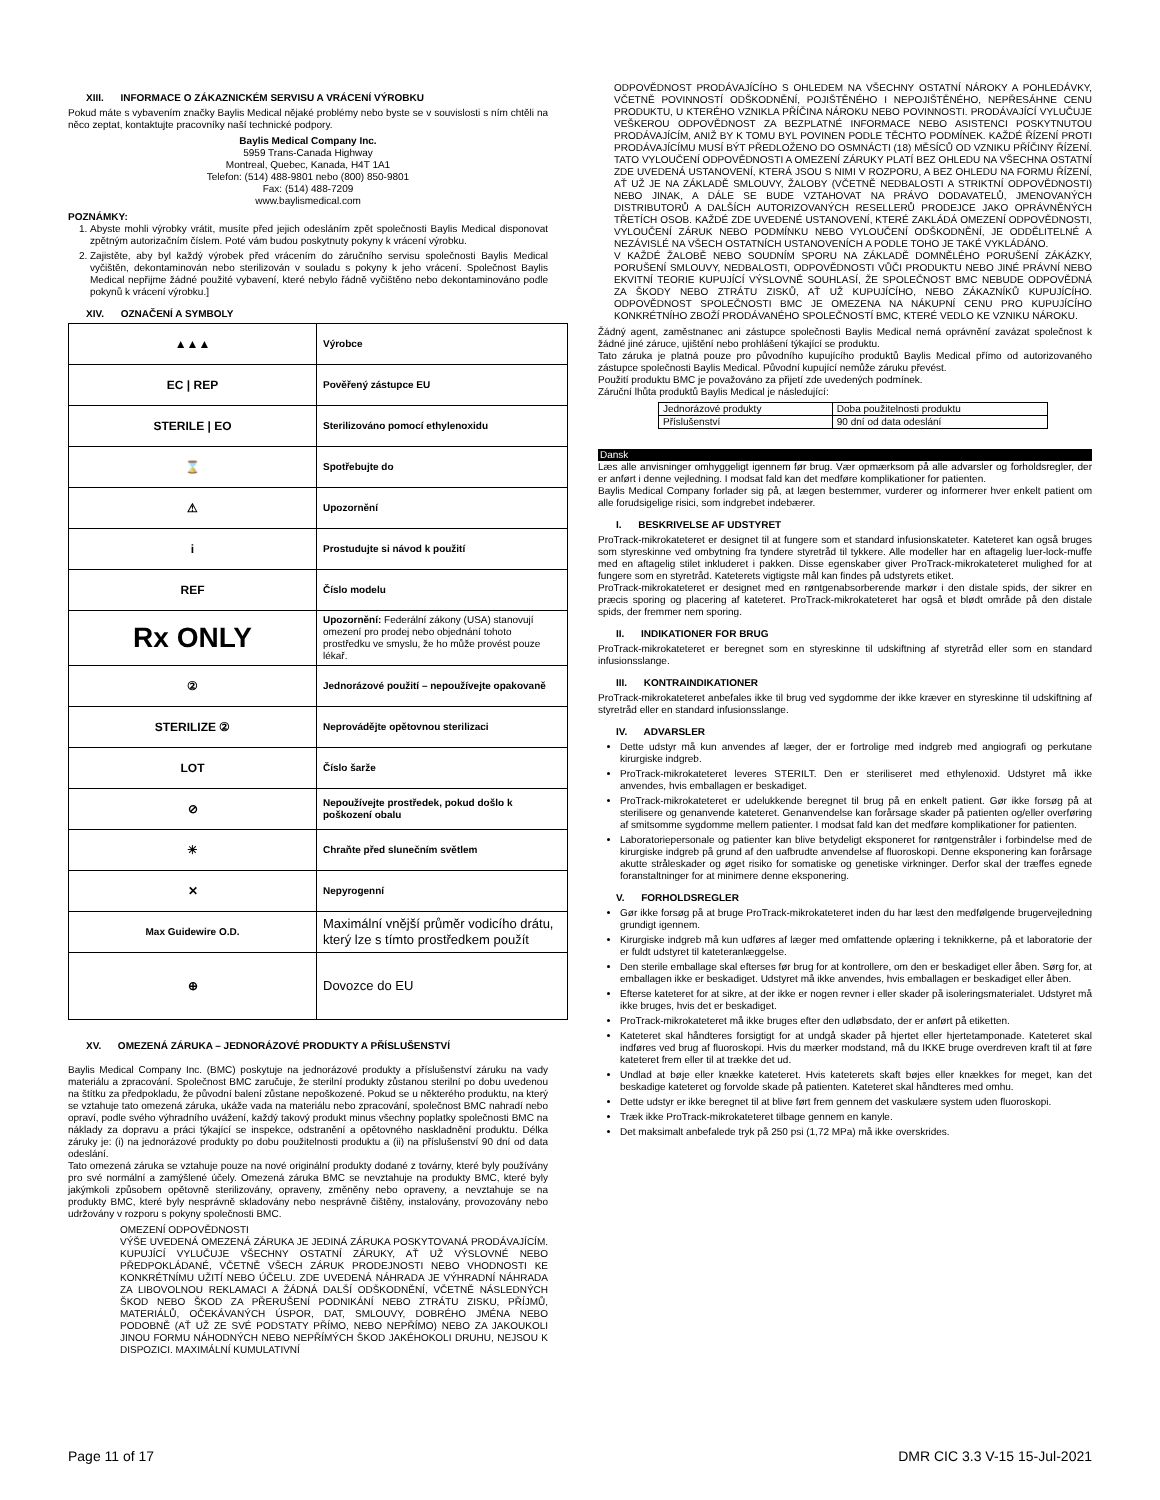XIII. INFORMACE O ZÁKAZNICKÉM SERVISU A VRÁCENÍ VÝROBKU
Pokud máte s vybavením značky Baylis Medical nějaké problémy nebo byste se v souvislosti s ním chtěli na něco zeptat, kontaktujte pracovníky naší technické podpory.
Baylis Medical Company Inc.
5959 Trans-Canada Highway
Montreal, Quebec, Kanada, H4T 1A1
Telefon: (514) 488-9801 nebo (800) 850-9801
Fax: (514) 488-7209
www.baylismedical.com
POZNÁMKY:
1. Abyste mohli výrobky vrátit, musíte před jejich odesláním zpět společnosti Baylis Medical disponovat zpětným autorizačním číslem. Poté vám budou poskytnuty pokyny k vrácení výrobku.
2. Zajistěte, aby byl každý výrobek před vrácením do záručního servisu společnosti Baylis Medical vyčištěn, dekontaminován nebo sterilizován v souladu s pokyny k jeho vrácení. Společnost Baylis Medical nepřijme žádné použité vybavení, které nebylo řádně vyčištěno nebo dekontaminováno podle pokynů k vrácení výrobku.]
XIV. OZNAČENÍ A SYMBOLY
| ▲▲▲ | Výrobce |
| EC / REP | Pověřený zástupce EU |
| STERILE / EO | Sterilizováno pomocí ethylenoxidu |
| ⌛ | Spotřebujte do |
| ⚠ | Upozornění |
| i | Prostudujte si návod k použití |
| REF | Číslo modelu |
| Rx ONLY | Upozornění: Federální zákony (USA) stanovují omezení pro prodej nebo objednání tohoto prostředku ve smyslu, že ho může provést pouze lékař. |
| ② | Jednorázové použití – nepoužívejte opakovaně |
| STERILIZE ② | Neprovádějte opětovnou sterilizaci |
| LOT | Číslo šarže |
| ⊘ | Nepoužívejte prostředek, pokud došlo k poškození obalu |
| ☀ | Chraňte před slunečním světlem |
| ✕ | Nepyrogenní |
| Max Guidewire O.D. | Maximální vnější průměr vodicího drátu, který lze s tímto prostředkem použít |
| ⊕ | Dovozce do EU |
XV. OMEZENÁ ZÁRUKA – JEDNORÁZOVÉ PRODUKTY A PŘÍSLUŠENSTVÍ
Baylis Medical Company Inc. (BMC) poskytuje na jednorázové produkty a příslušenství záruku na vady materiálu a zpracování. Společnost BMC zaručuje, že sterilní produkty zůstanou sterilní po dobu uvedenou na štítku za předpokladu, že původní balení zůstane nepoškozené. Pokud se u některého produktu, na který se vztahuje tato omezená záruka, ukáže vada na materiálu nebo zpracování, společnost BMC nahradí nebo opraví, podle svého výhradního uvážení, každý takový produkt minus všechny poplatky společnosti BMC na náklady za dopravu a práci týkající se inspekce, odstranění a opětovného naskladnění produktu. Délka záruky je: (i) na jednorázové produkty po dobu použitelnosti produktu a (ii) na příslušenství 90 dní od data odeslání.
Tato omezená záruka se vztahuje pouze na nové originální produkty dodané z továrny, které byly používány pro své normální a zamýšlené účely. Omezená záruka BMC se nevztahuje na produkty BMC, které byly jakýmkoli způsobem opětovně sterilizovány, opraveny, změněny nebo opraveny, a nevztahuje se na produkty BMC, které byly nesprávně skladovány nebo nesprávně čištěny, instalovány, provozovány nebo udržovány v rozporu s pokyny společnosti BMC.
OMEZENÍ ODPOVĚDNOSTI
VÝŠE UVEDENÁ OMEZENÁ ZÁRUKA JE JEDINÁ ZÁRUKA POSKYTOVANÁ PRODÁVAJÍCÍM. KUPUJÍCÍ VYLUČUJE VŠECHNY OSTATNÍ ZÁRUKY, AŤ UŽ VÝSLOVNÉ NEBO PŘEDPOKLÁDANÉ, VČETNĚ VŠECH ZÁRUK PRODEJNOSTI NEBO VHODNOSTI KE KONKRÉTNÍMU UŽITÍ NEBO ÚČELU. ZDE UVEDENÁ NÁHRADA JE VÝHRADNÍ NÁHRADA ZA LIBOVOLNOU REKLAMACI A ŽÁDNÁ DALŠÍ ODŠKODNĚNÍ, VČETNĚ NÁSLEDNÝCH ŠKOD NEBO ŠKOD ZA PŘERUŠENÍ PODNIKÁNÍ NEBO ZTRÁTU ZISKU, PŘÍJMŮ, MATERIÁLŮ, OČEKÁVANÝCH ÚSPOR, DAT, SMLOUVY, DOBRÉHO JMÉNA NEBO PODOBNĚ (AŤ UŽ ZE SVÉ PODSTATY PŘÍMO, NEBO NEPŘÍMO) NEBO ZA JAKOUKOLI JINOU FORMU NÁHODNÝCH NEBO NEPŘÍMÝCH ŠKOD JAKÉHOKOLI DRUHU, NEJSOU K DISPOZICI. MAXIMÁLNÍ KUMULATIVNÍ
ODPOVĚDNOST PRODÁVAJÍCÍHO S OHLEDEM NA VŠECHNY OSTATNÍ NÁROKY A POHLEDÁVKY, VČETNĚ POVINNOSTÍ ODŠKODNĚNÍ, POJIŠTĚNÉHO I NEPOJIŠTĚNÉHO, NEPŘESÁHNE CENU PRODUKTU, U KTERÉHO VZNIKLA PŘÍČINA NÁROKU NEBO POVINNOSTI. PRODÁVAJÍCÍ VYLUČUJE VEŠKEROU ODPOVĚDNOST ZA BEZPLATNÉ INFORMACE NEBO ASISTENCI POSKYTNUTOU PRODÁVAJÍCÍM, ANIŽ BY K TOMU BYL POVINEN PODLE TĚCHTO PODMÍNEK. KAŽDÉ ŘÍZENÍ PROTI PRODÁVAJÍCÍMU MUSÍ BÝT PŘEDLOŽENO DO OSMNÁCTI (18) MĚSÍCŮ OD VZNIKU PŘÍČINY ŘÍZENÍ. TATO VYLOUČENÍ ODPOVĚDNOSTI A OMEZENÍ ZÁRUKY PLATÍ BEZ OHLEDU NA VŠECHNA OSTATNÍ ZDE UVEDENÁ USTANOVENÍ, KTERÁ JSOU S NIMI V ROZPORU, A BEZ OHLEDU NA FORMU ŘÍZENÍ, AŤ UŽ JE NA ZÁKLADĚ SMLOUVY, ŽALOBY (VČETNĚ NEDBALOSTI A STRIKTNÍ ODPOVĚDNOSTI) NEBO JINAK, A DÁLE SE BUDE VZTAHOVAT NA PRÁVO DODAVATELŮ, JMENOVANÝCH DISTRIBUTORŮ A DALŠÍCH AUTORIZOVANÝCH RESELLERŮ PRODEJCE JAKO OPRÁVNĚNÝCH TŘETÍCH OSOB. KAŽDÉ ZDE UVEDENÉ USTANOVENÍ, KTERÉ ZAKLÁDÁ OMEZENÍ ODPOVĚDNOSTI, VYLOUČENÍ ZÁRUK NEBO PODMÍNKU NEBO VYLOUČENÍ ODŠKODNĚNÍ, JE ODDĚLITELNÉ A NEZÁVISLÉ NA VŠECH OSTATNÍCH USTANOVENÍCH A PODLE TOHO JE TAKÉ VYKLÁDÁNO.
V KAŽDÉ ŽALOBĚ NEBO SOUDNÍM SPORU NA ZÁKLADĚ DOMNĚLÉHO PORUŠENÍ ZÁKÁZKY, PORUŠENÍ SMLOUVY, NEDBALOSTI, ODPOVĚDNOSTI VŮČI PRODUKTU NEBO JINÉ PRÁVNÍ NEBO EKVITNÍ TEORIE KUPUJÍCÍ VÝSLOVNĚ SOUHLASÍ, ŽE SPOLEČNOST BMC NEBUDE ODPOVĚDNÁ ZA ŠKODY NEBO ZTRÁTU ZISKŮ, AŤ UŽ KUPUJÍCÍHO, NEBO ZÁKAZNÍKŮ KUPUJÍCÍHO. ODPOVĚDNOST SPOLEČNOSTI BMC JE OMEZENA NA NÁKUPNÍ CENU PRO KUPUJÍCÍHO KONKRÉTNÍHO ZBOŽÍ PRODÁVANÉHO SPOLEČNOSTÍ BMC, KTERÉ VEDLO KE VZNIKU NÁROKU.
Žádný agent, zaměstnanec ani zástupce společnosti Baylis Medical nemá oprávnění zavázat společnost k žádné jiné záruce, ujištění nebo prohlášení týkající se produktu.
Tato záruka je platná pouze pro původního kupujícího produktů Baylis Medical přímo od autorizovaného zástupce společnosti Baylis Medical. Původní kupující nemůže záruku převést.
Použití produktu BMC je považováno za přijetí zde uvedených podmínek.
Záruční lhůta produktů Baylis Medical je následující:
| Jednorázové produkty | Doba použitelnosti produktu |
| Příslušenství | 90 dní od data odeslání |
Dansk
Læs alle anvisninger omhyggeligt igennem før brug. Vær opmærksom på alle advarsler og forholdsregler, der er anført i denne vejledning. I modsat fald kan det medføre komplikationer for patienten.
Baylis Medical Company forlader sig på, at lægen bestemmer, vurderer og informerer hver enkelt patient om alle forudsigelige risici, som indgrebet indebærer.
I. BESKRIVELSE AF UDSTYRET
ProTrack-mikrokateteret er designet til at fungere som et standard infusionskateter. Kateteret kan også bruges som styreskinne ved ombytning fra tyndere styretråd til tykkere. Alle modeller har en aftagelig luer-lock-muffe med en aftagelig stilet inkluderet i pakken. Disse egenskaber giver ProTrack-mikrokateteret mulighed for at fungere som en styretråd. Kateterets vigtigste mål kan findes på udstyrets etiket.
ProTrack-mikrokateteret er designet med en røntgenabsorberende markør i den distale spids, der sikrer en præcis sporing og placering af kateteret. ProTrack-mikrokateteret har også et blødt område på den distale spids, der fremmer nem sporing.
II. INDIKATIONER FOR BRUG
ProTrack-mikrokateteret er beregnet som en styreskinne til udskiftning af styretråd eller som en standard infusionsslange.
III. KONTRAINDIKATIONER
ProTrack-mikrokateteret anbefales ikke til brug ved sygdomme der ikke kræver en styreskinne til udskiftning af styretråd eller en standard infusionsslange.
IV. ADVARSLER
Dette udstyr må kun anvendes af læger, der er fortrolige med indgreb med angiografi og perkutane kirurgiske indgreb.
ProTrack-mikrokateteret leveres STERILT. Den er steriliseret med ethylenoxid. Udstyret må ikke anvendes, hvis emballagen er beskadiget.
ProTrack-mikrokateteret er udelukkende beregnet til brug på en enkelt patient. Gør ikke forsøg på at sterilisere og genanvende kateteret. Genanvendelse kan forårsage skader på patienten og/eller overføring af smitsomme sygdomme mellem patienter. I modsat fald kan det medføre komplikationer for patienten.
Laboratoriepersonale og patienter kan blive betydeligt eksponeret for røntgenstråler i forbindelse med de kirurgiske indgreb på grund af den uafbrudte anvendelse af fluoroskopi. Denne eksponering kan forårsage akutte stråleskader og øget risiko for somatiske og genetiske virkninger. Derfor skal der træffes egnede foranstaltninger for at minimere denne eksponering.
V. FORHOLDSREGLER
Gør ikke forsøg på at bruge ProTrack-mikrokateteret inden du har læst den medfølgende brugervejledning grundigt igennem.
Kirurgiske indgreb må kun udføres af læger med omfattende oplæring i teknikkerne, på et laboratorie der er fuldt udstyret til kateteranlæggelse.
Den sterile emballage skal efterses før brug for at kontrollere, om den er beskadiget eller åben. Sørg for, at emballagen ikke er beskadiget. Udstyret må ikke anvendes, hvis emballagen er beskadiget eller åben.
Efterse kateteret for at sikre, at der ikke er nogen revner i eller skader på isoleringsmaterialet. Udstyret må ikke bruges, hvis det er beskadiget.
ProTrack-mikrokateteret må ikke bruges efter den udløbsdato, der er anført på etiketten.
Kateteret skal håndteres forsigtigt for at undgå skader på hjertet eller hjertetamponade. Kateteret skal indføres ved brug af fluoroskopi. Hvis du mærker modstand, må du IKKE bruge overdreven kraft til at føre kateteret frem eller til at trække det ud.
Undlad at bøje eller knække kateteret. Hvis kateterets skaft bøjes eller knækkes for meget, kan det beskadige kateteret og forvolde skade på patienten. Kateteret skal håndteres med omhu.
Dette udstyr er ikke beregnet til at blive ført frem gennem det vaskulære system uden fluoroskopi.
Træk ikke ProTrack-mikrokateteret tilbage gennem en kanyle.
Det maksimalt anbefalede tryk på 250 psi (1,72 MPa) må ikke overskrides.
Page 11 of 17 DMR CIC 3.3 V-15 15-Jul-2021